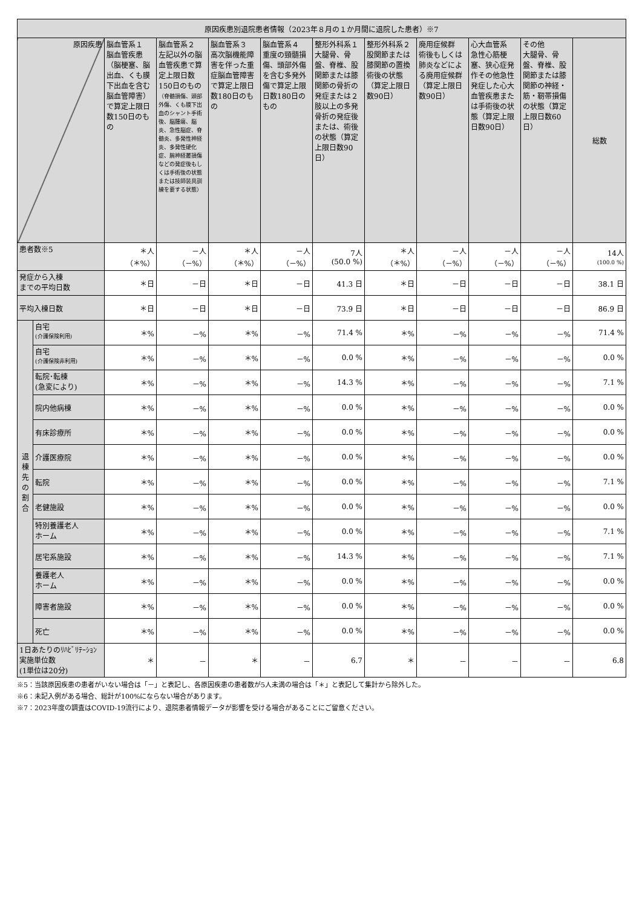| 原因疾患別退院患者情報（2023年８月の１か月間に退院した患者）※7 | | | | | | | | | | | |
| --- | --- | --- | --- | --- | --- | --- | --- | --- | --- | --- | --- |
| 原因疾患 | | 脳血管系１ 脳血管疾患（脳梗塞、脳出血、くも膜下出血を含む脳血管障害）で算定上限日数150日のもの | 脳血管系２ 左記以外の脳血管疾患で算定上限日数150日のもの （脊髄損傷、頭部外傷、くも膜下出血のシャント手術後、脳腫瘍、脳炎、急性脳症、脊髄炎、多発性神経炎、多発性硬化症、腕神経叢損傷などの発症後もしくは手術後の状態または技師装具訓練を要する状態） | 脳血管系３ 高次脳機能障害を伴った重症脳血管障害で算定上限日数180日のもの | 脳血管系４ 重度の頸髄損傷、頭部外傷を含む多発外傷で算定上限日数180日のもの | 整形外科系１大腿骨、骨盤、脊椎、股関節または膝関節の骨折の発症または２肢以上の多発骨折の発症後または、術後の状態（算定上限日数90日） | 整形外科系２股関節または膝関節の置換術後の状態（算定上限日数90日） | 廃用症候群 術後もしくは肺炎などによる廃用症候群（算定上限日数90日） | 心大血管系 急性心筋梗塞、狭心症発作その他急性発症した心大血管疾患または手術後の状態（算定上限日数90日） | その他 大腿骨、骨盤、脊椎、股関節または膝関節の神経・筋・靭帯損傷の状態（算定上限日数60日） | 総数 |
| 患者数※5 | | ＊人 （＊%） | －人 （－%） | ＊人 （＊%） | －人 （－%） | 7人 (50.0 %) | ＊人 （＊%） | －人 （－%） | －人 （－%） | －人 （－%） | 14人 (100.0 %) |
| 発症から入棟 までの平均日数 | | ＊日 | －日 | ＊日 | －日 | 41.3 日 | ＊日 | －日 | －日 | －日 | 38.1 日 |
| 平均入棟日数 | | ＊日 | －日 | ＊日 | －日 | 73.9 日 | ＊日 | －日 | －日 | －日 | 86.9 日 |
| 退 棟 先 の 割 合 | 自宅 (介護保険利用) | ＊% | －% | ＊% | －% | 71.4 % | ＊% | －% | －% | －% | 71.4 % |
| | 自宅 (介護保険非利用) | ＊% | －% | ＊% | －% | 0.0 % | ＊% | －% | －% | －% | 0.0 % |
| | 転院･転棟 (急変により) | ＊% | －% | ＊% | －% | 14.3 % | ＊% | －% | －% | －% | 7.1 % |
| | 院内他病棟 | ＊% | －% | ＊% | －% | 0.0 % | ＊% | －% | －% | －% | 0.0 % |
| | 有床診療所 | ＊% | －% | ＊% | －% | 0.0 % | ＊% | －% | －% | －% | 0.0 % |
| | 介護医療院 | ＊% | －% | ＊% | －% | 0.0 % | ＊% | －% | －% | －% | 0.0 % |
| | 転院 | ＊% | －% | ＊% | －% | 0.0 % | ＊% | －% | －% | －% | 7.1 % |
| | 老健施設 | ＊% | －% | ＊% | －% | 0.0 % | ＊% | －% | －% | －% | 0.0 % |
| | 特別養護老人 ホーム | ＊% | －% | ＊% | －% | 0.0 % | ＊% | －% | －% | －% | 7.1 % |
| | 居宅系施設 | ＊% | －% | ＊% | －% | 14.3 % | ＊% | －% | －% | －% | 7.1 % |
| | 養護老人 ホーム | ＊% | －% | ＊% | －% | 0.0 % | ＊% | －% | －% | －% | 0.0 % |
| | 障害者施設 | ＊% | －% | ＊% | －% | 0.0 % | ＊% | －% | －% | －% | 0.0 % |
| | 死亡 | ＊% | －% | ＊% | －% | 0.0 % | ＊% | －% | －% | －% | 0.0 % |
| 1日あたりのﾘﾊﾋﾞﾘﾃｰｼｮﾝ実施単位数 (1単位は20分) | | ＊ | － | ＊ | － | 6.7 | ＊ | － | － | － | 6.8 |
※5：当該原因疾患の患者がいない場合は「－」と表記し、各原因疾患の患者数が5人未満の場合は「＊」と表記して集計から除外した。
※6：未記入例がある場合、総計が100%にならない場合があります。
※7：2023年度の調査はCOVID-19流行により、退院患者情報データが影響を受ける場合があることにご留意ください。